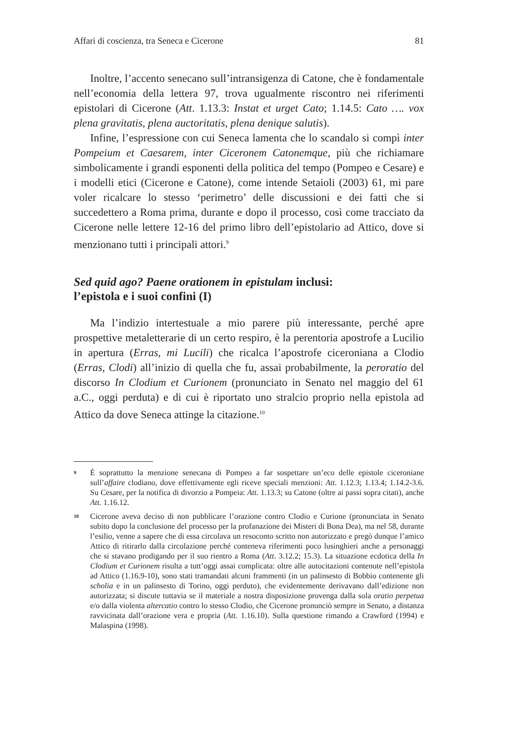Affari di coscienza, tra Seneca e Cicerone 81
Inoltre, l’accento senecano sull’intransigenza di Catone, che è fondamentale nell’economia della lettera 97, trova ugualmente riscontro nei riferimenti epistolari di Cicerone (Att. 1.13.3: Instat et urget Cato; 1.14.5: Cato …. vox plena gravitatis, plena auctoritatis, plena denique salutis).
Infine, l’espressione con cui Seneca lamenta che lo scandalo si compì inter Pompeium et Caesarem, inter Ciceronem Catonemque, più che richiamare simbolicamente i grandi esponenti della politica del tempo (Pompeo e Cesare) e i modelli etici (Cicerone e Catone), come intende Setaioli (2003) 61, mi pare voler ricalcare lo stesso ‘perimetro’ delle discussioni e dei fatti che si succedettero a Roma prima, durante e dopo il processo, così come tracciato da Cicerone nelle lettere 12-16 del primo libro dell’epistolario ad Attico, dove si menzionano tutti i principali attori.<sup>9</sup>
Sed quid ago? Paene orationem in epistulam inclusi:
l’epistola e i suoi confini (I)
Ma l’indizio intertestuale a mio parere più interessante, perché apre prospettive metaletterarie di un certo respiro, è la perentoria apostrofe a Lucilio in apertura (Erras, mi Lucili) che ricalca l’apostrofe ciceroniana a Clodio (Erras, Clodi) all’inizio di quella che fu, assai probabilmente, la peroratio del discorso In Clodium et Curionem (pronunciato in Senato nel maggio del 61 a.C., oggi perduta) e di cui è riportato uno stralcio proprio nella epistola ad Attico da dove Seneca attinge la citazione.<sup>10</sup>
9 È soprattutto la menzione senecana di Pompeo a far sospettare un’eco delle epistole ciceroniane sull’affaire clodiano, dove effettivamente egli riceve speciali menzioni: Att. 1.12.3; 1.13.4; 1.14.2-3.6. Su Cesare, per la notifica di divorzio a Pompeia: Att. 1.13.3; su Catone (oltre ai passi sopra citati), anche Att. 1.16.12.
10 Cicerone aveva deciso di non pubblicare l’orazione contro Clodio e Curione (pronunciata in Senato subito dopo la conclusione del processo per la profanazione dei Misteri di Bona Dea), ma nel 58, durante l’esilio, venne a sapere che di essa circolava un resoconto scritto non autorizzato e pregò dunque l’amico Attico di ritirarlo dalla circolazione perché conteneva riferimenti poco lusinghieri anche a personaggi che si stavano prodigando per il suo rientro a Roma (Att. 3.12.2; 15.3). La situazione ecdotica della In Clodium et Curionem risulta a tutt’oggi assai complicata: oltre alle autocitazioni contenute nell’epistola ad Attico (1.16.9-10), sono stati tramandati alcuni frammenti (in un palinsesto di Bobbio contenente gli scholia e in un palinsesto di Torino, oggi perduto), che evidentemente derivavano dall’edizione non autorizzata; si discute tuttavia se il materiale a nostra disposizione provenga dalla sola oratio perpetua e/o dalla violenta altercatio contro lo stesso Clodio, che Cicerone pronunciò sempre in Senato, a distanza ravvicinata dall’orazione vera e propria (Att. 1.16.10). Sulla questione rimando a Crawford (1994) e Malaspina (1998).